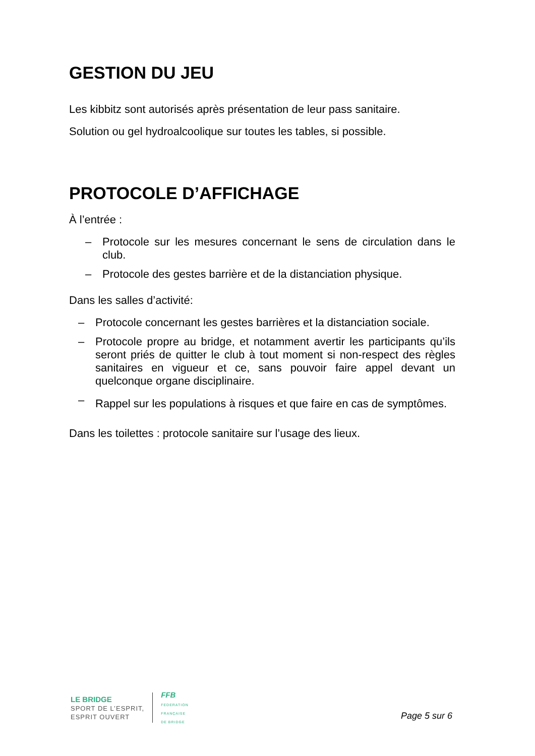GESTION DU JEU
Les kibbitz sont autorisés après présentation de leur pass sanitaire.
Solution ou gel hydroalcoolique sur toutes les tables, si possible.
PROTOCOLE D’AFFICHAGE
À l’entrée :
– Protocole sur les mesures concernant le sens de circulation dans le club.
– Protocole des gestes barrière et de la distanciation physique.
Dans les salles d’activité:
– Protocole concernant les gestes barrières et la distanciation sociale.
– Protocole propre au bridge, et notamment avertir les participants qu’ils seront priés de quitter le club à tout moment si non-respect des règles sanitaires en vigueur et ce, sans pouvoir faire appel devant un quelconque organe disciplinaire.
– Rappel sur les populations à risques et que faire en cas de symptômes.
Dans les toilettes : protocole sanitaire sur l’usage des lieux.
LE BRIDGE
SPORT DE L’ESPRIT,
ESPRIT OUVERT
FFB
FEDERATION
FRANÇAISE
DE BRIDGE
Page 5 sur 6